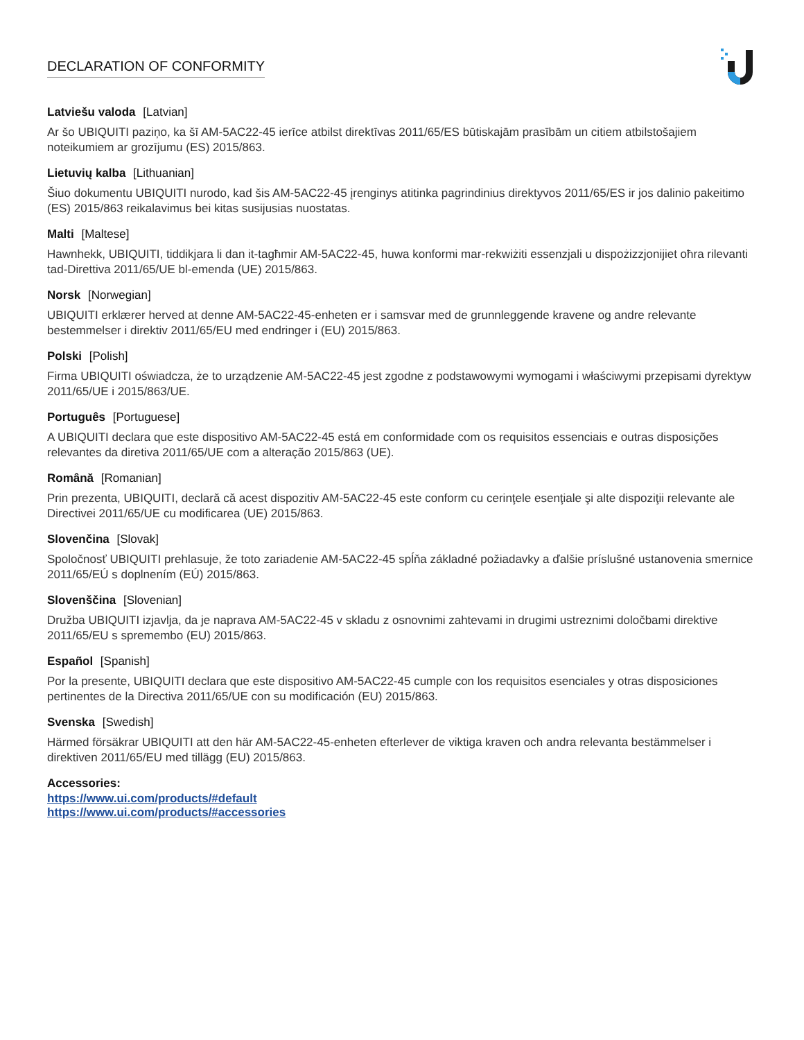DECLARATION OF CONFORMITY
Latviešu valoda [Latvian]
Ar šo UBIQUITI paziņo, ka šī AM-5AC22-45 ierīce atbilst direktīvas 2011/65/ES būtiskajām prasībām un citiem atbilstošajiem noteikumiem ar grozījumu (ES) 2015/863.
Lietuvių kalba [Lithuanian]
Šiuo dokumentu UBIQUITI nurodo, kad šis AM-5AC22-45 įrenginys atitinka pagrindinius direktyvos 2011/65/ES ir jos dalinio pakeitimo (ES) 2015/863 reikalavimus bei kitas susijusias nuostatas.
Malti [Maltese]
Hawnhekk, UBIQUITI, tiddikjara li dan it-tagħmir AM-5AC22-45, huwa konformi mar-rekwiżiti essenzjali u dispożizzjonijiet oħra rilevanti tad-Direttiva 2011/65/UE bl-emenda (UE) 2015/863.
Norsk [Norwegian]
UBIQUITI erklærer herved at denne AM-5AC22-45-enheten er i samsvar med de grunnleggende kravene og andre relevante bestemmelser i direktiv 2011/65/EU med endringer i (EU) 2015/863.
Polski [Polish]
Firma UBIQUITI oświadcza, że to urządzenie AM-5AC22-45 jest zgodne z podstawowymi wymogami i właściwymi przepisami dyrektyw 2011/65/UE i 2015/863/UE.
Português [Portuguese]
A UBIQUITI declara que este dispositivo AM-5AC22-45 está em conformidade com os requisitos essenciais e outras disposições relevantes da diretiva 2011/65/UE com a alteração 2015/863 (UE).
Română [Romanian]
Prin prezenta, UBIQUITI, declară că acest dispozitiv AM-5AC22-45 este conform cu cerinţele esenţiale şi alte dispoziţii relevante ale Directivei 2011/65/UE cu modificarea (UE) 2015/863.
Slovenčina [Slovak]
Spoločnosť UBIQUITI prehlasuje, že toto zariadenie AM-5AC22-45 spĺňa základné požiadavky a ďalšie príslušné ustanovenia smernice 2011/65/EÚ s doplnením (EÚ) 2015/863.
Slovenščina [Slovenian]
Družba UBIQUITI izjavlja, da je naprava AM-5AC22-45 v skladu z osnovnimi zahtevami in drugimi ustreznimi določbami direktive 2011/65/EU s spremembo (EU) 2015/863.
Español [Spanish]
Por la presente, UBIQUITI declara que este dispositivo AM-5AC22-45 cumple con los requisitos esenciales y otras disposiciones pertinentes de la Directiva 2011/65/UE con su modificación (EU) 2015/863.
Svenska [Swedish]
Härmed försäkrar UBIQUITI att den här AM-5AC22-45-enheten efterlever de viktiga kraven och andra relevanta bestämmelser i direktiven 2011/65/EU med tillägg (EU) 2015/863.
Accessories:
https://www.ui.com/products/#default
https://www.ui.com/products/#accessories